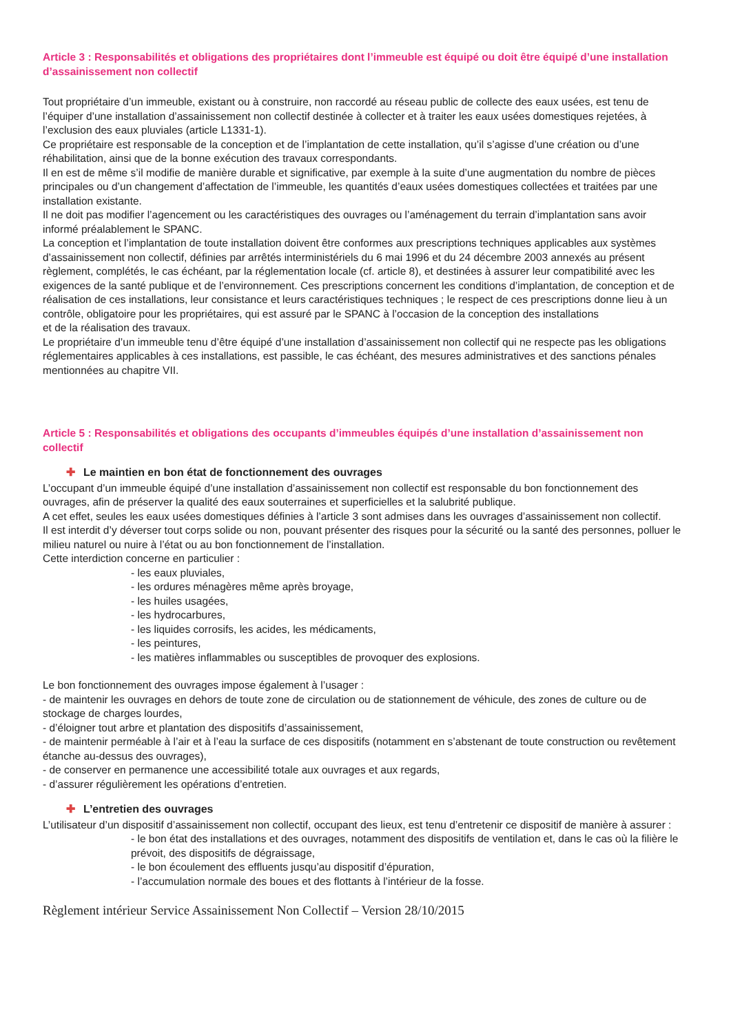Article 3 : Responsabilités et obligations des propriétaires dont l’immeuble est équipé ou doit être équipé d’une installation d’assainissement non collectif
Tout propriétaire d’un immeuble, existant ou à construire, non raccordé au réseau public de collecte des eaux usées, est tenu de l’équiper d’une installation d’assainissement non collectif destinée à collecter et à traiter les eaux usées domestiques rejetées, à l’exclusion des eaux pluviales (article L1331-1).
Ce propriétaire est responsable de la conception et de l’implantation de cette installation, qu’il s’agisse d’une création ou d’une réhabilitation, ainsi que de la bonne exécution des travaux correspondants.
Il en est de même s’il modifie de manière durable et significative, par exemple à la suite d’une augmentation du nombre de pièces principales ou d’un changement d’affectation de l’immeuble, les quantités d’eaux usées domestiques collectées et traitées par une installation existante.
Il ne doit pas modifier l’agencement ou les caractéristiques des ouvrages ou l’aménagement du terrain d’implantation sans avoir informé préalablement le SPANC.
La conception et l’implantation de toute installation doivent être conformes aux prescriptions techniques applicables aux systèmes d’assainissement non collectif, définies par arrêtés interministériels du 6 mai 1996 et du 24 décembre 2003 annexés au présent règlement, complétés, le cas échéant, par la réglementation locale (cf. article 8), et destinées à assurer leur compatibilité avec les exigences de la santé publique et de l’environnement. Ces prescriptions concernent les conditions d’implantation, de conception et de réalisation de ces installations, leur consistance et leurs caractéristiques techniques ; le respect de ces prescriptions donne lieu à un contrôle, obligatoire pour les propriétaires, qui est assuré par le SPANC à l’occasion de la conception des installations
et de la réalisation des travaux.
Le propriétaire d’un immeuble tenu d’être équipé d’une installation d’assainissement non collectif qui ne respecte pas les obligations réglementaires applicables à ces installations, est passible, le cas échéant, des mesures administratives et des sanctions pénales mentionnées au chapitre VII.
Article 5 : Responsabilités et obligations des occupants d’immeubles équipés d’une installation d’assainissement non collectif
✚ Le maintien en bon état de fonctionnement des ouvrages
L’occupant d’un immeuble équipé d’une installation d’assainissement non collectif est responsable du bon fonctionnement des ouvrages, afin de préserver la qualité des eaux souterraines et superficielles et la salubrité publique.
A cet effet, seules les eaux usées domestiques définies à l’article 3 sont admises dans les ouvrages d’assainissement non collectif.
Il est interdit d’y déverser tout corps solide ou non, pouvant présenter des risques pour la sécurité ou la santé des personnes, polluer le milieu naturel ou nuire à l’état ou au bon fonctionnement de l’installation.
Cette interdiction concerne en particulier :
- les eaux pluviales,
- les ordures ménagères même après broyage,
- les huiles usagées,
- les hydrocarbures,
- les liquides corrosifs, les acides, les médicaments,
- les peintures,
- les matières inflammables ou susceptibles de provoquer des explosions.
Le bon fonctionnement des ouvrages impose également à l’usager :
- de maintenir les ouvrages en dehors de toute zone de circulation ou de stationnement de véhicule, des zones de culture ou de stockage de charges lourdes,
- d’éloigner tout arbre et plantation des dispositifs d’assainissement,
- de maintenir perméable à l’air et à l’eau la surface de ces dispositifs (notamment en s’abstenant de toute construction ou revêtement étanche au-dessus des ouvrages),
- de conserver en permanence une accessibilité totale aux ouvrages et aux regards,
- d’assurer régulièrement les opérations d’entretien.
✚ L’entretien des ouvrages
L’utilisateur d’un dispositif d’assainissement non collectif, occupant des lieux, est tenu d’entretenir ce dispositif de manière à assurer :
- le bon état des installations et des ouvrages, notamment des dispositifs de ventilation et, dans le cas où la filière le prévoit, des dispositifs de dégraissage,
- le bon écoulement des effluents jusqu’au dispositif d’épuration,
- l’accumulation normale des boues et des flottants à l’intérieur de la fosse.
Règlement intérieur Service Assainissement Non Collectif – Version 28/10/2015